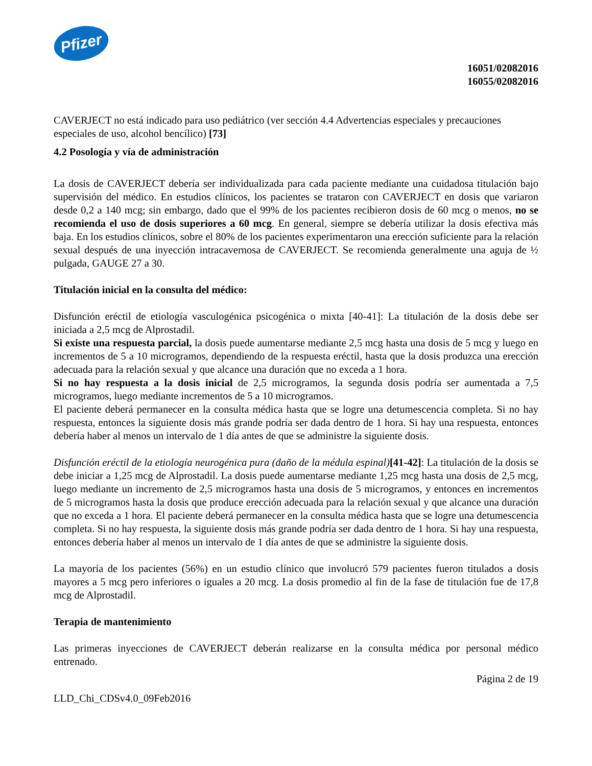Pfizer
16051/02082016
16055/02082016
CAVERJECT no está indicado para uso pediátrico (ver sección 4.4 Advertencias especiales y precauciones especiales de uso, alcohol bencílico) [73]
4.2 Posología y vía de administración
La dosis de CAVERJECT debería ser individualizada para cada paciente mediante una cuidadosa titulación bajo supervisión del médico. En estudios clínicos, los pacientes se trataron con CAVERJECT en dosis que variaron desde 0,2 a 140 mcg; sin embargo, dado que el 99% de los pacientes recibieron dosis de 60 mcg o menos, no se recomienda el uso de dosis superiores a 60 mcg. En general, siempre se debería utilizar la dosis efectiva más baja. En los estudios clínicos, sobre el 80% de los pacientes experimentaron una erección suficiente para la relación sexual después de una inyección intracavernosa de CAVERJECT. Se recomienda generalmente una aguja de ½ pulgada, GAUGE 27 a 30.
Titulación inicial en la consulta del médico:
Disfunción eréctil de etiología vasculogénica psicogénica o mixta [40-41]: La titulación de la dosis debe ser iniciada a 2,5 mcg de Alprostadil.
Si existe una respuesta parcial, la dosis puede aumentarse mediante 2,5 mcg hasta una dosis de 5 mcg y luego en incrementos de 5 a 10 microgramos, dependiendo de la respuesta eréctil, hasta que la dosis produzca una erección adecuada para la relación sexual y que alcance una duración que no exceda a 1 hora.
Si no hay respuesta a la dosis inicial de 2,5 microgramos, la segunda dosis podría ser aumentada a 7,5 microgramos, luego mediante incrementos de 5 a 10 microgramos.
El paciente deberá permanecer en la consulta médica hasta que se logre una detumescencia completa. Si no hay respuesta, entonces la siguiente dosis más grande podría ser dada dentro de 1 hora. Si hay una respuesta, entonces debería haber al menos un intervalo de 1 día antes de que se administre la siguiente dosis.
Disfunción eréctil de la etiología neurogénica pura (daño de la médula espinal)[41-42]: La titulación de la dosis se debe iniciar a 1,25 mcg de Alprostadil. La dosis puede aumentarse mediante 1,25 mcg hasta una dosis de 2,5 mcg, luego mediante un incremento de 2,5 microgramos hasta una dosis de 5 microgramos, y entonces en incrementos de 5 microgramos hasta la dosis que produce erección adecuada para la relación sexual y que alcance una duración que no exceda a 1 hora. El paciente deberá permanecer en la consulta médica hasta que se logre una detumescencia completa. Si no hay respuesta, la siguiente dosis más grande podría ser dada dentro de 1 hora. Si hay una respuesta, entonces debería haber al menos un intervalo de 1 día antes de que se administre la siguiente dosis.
La mayoría de los pacientes (56%) en un estudio clínico que involucró 579 pacientes fueron titulados a dosis mayores a 5 mcg pero inferiores o iguales a 20 mcg. La dosis promedio al fin de la fase de titulación fue de 17,8 mcg de Alprostadil.
Terapia de mantenimiento
Las primeras inyecciones de CAVERJECT deberán realizarse en la consulta médica por personal médico entrenado.
Página 2 de 19
LLD_Chi_CDSv4.0_09Feb2016